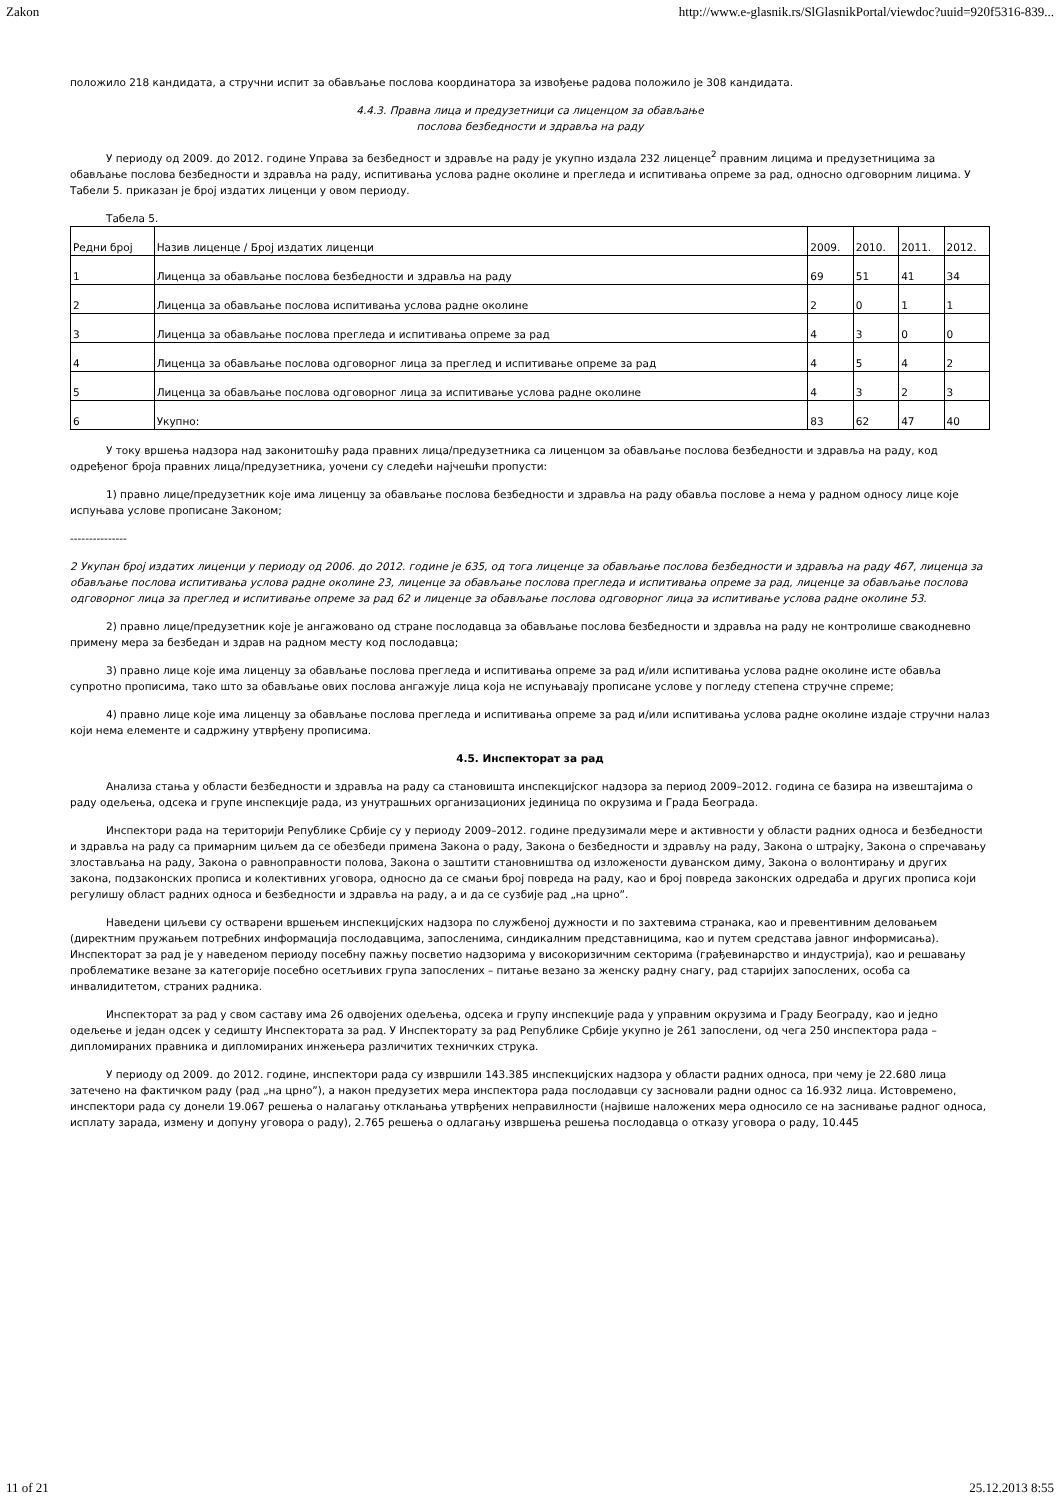Zakon http://www.e-glasnik.rs/SlGlasnikPortal/viewdoc?uuid=920f5316-839...
положило 218 кандидата, а стручни испит за обављање послова координатора за извођење радова положило је 308 кандидата.
4.4.3. Правна лица и предузетници са лиценцом за обављање
послова безбедности и здравља на раду
У периоду од 2009. до 2012. године Управа за безбедност и здравље на раду је укупно издала 232 лиценце<sup>2</sup> правним лицима и предузетницима за обављање послова безбедности и здравља на раду, испитивања услова радне околине и прегледа и испитивања опреме за рад, односно одговорним лицима. У Табели 5. приказан је број издатих лиценци у овом периоду.
Табела 5.
| Редни број | Назив лиценце / Број издатих лиценци | 2009. | 2010. | 2011. | 2012. |
| 1 | Лиценца за обављање послова безбедности и здравља на раду | 69 | 51 | 41 | 34 |
| 2 | Лиценца за обављање послова испитивања услова радне околине | 2 | 0 | 1 | 1 |
| 3 | Лиценца за обављање послова прегледа и испитивања опреме за рад | 4 | 3 | 0 | 0 |
| 4 | Лиценца за обављање послова одговорног лица за преглед и испитивање опреме за рад | 4 | 5 | 4 | 2 |
| 5 | Лиценца за обављање послова одговорног лица за испитивање услова радне околине | 4 | 3 | 2 | 3 |
| 6 | Укупно: | 83 | 62 | 47 | 40 |
У току вршења надзора над законитошћу рада правних лица/предузетника са лиценцом за обављање послова безбедности и здравља на раду, код одређеног броја правних лица/предузетника, уочени су следећи најчешћи пропусти:
1) правно лице/предузетник које има лиценцу за обављање послова безбедности и здравља на раду обавља послове а нема у радном односу лице које испуњава услове прописане Законом;
---------------
2 Укупан број издатих лиценци у периоду од 2006. до 2012. године је 635, од тога лиценце за обављање послова безбедности и здравља на раду 467, лиценца за обављање послова испитивања услова радне околине 23, лиценце за обављање послова прегледа и испитивања опреме за рад, лиценце за обављање послова одговорног лица за преглед и испитивање опреме за рад 62 и лиценце за обављање послова одговорног лица за испитивање услова радне околине 53.
2) правно лице/предузетник које је ангажовано од стране послодавца за обављање послова безбедности и здравља на раду не контролише свакодневно примену мера за безбедан и здрав на радном месту код послодавца;
3) правно лице које има лиценцу за обављање послова прегледа и испитивања опреме за рад и/или испитивања услова радне околине исте обавља супротно прописима, тако што за обављање ових послова ангажује лица која не испуњавају прописане услове у погледу степена стручне спреме;
4) правно лице које има лиценцу за обављање послова прегледа и испитивања опреме за рад и/или испитивања услова радне околине издаје стручни налаз који нема елементе и садржину утврђену прописима.
4.5. Инспекторат за рад
Анализа стања у области безбедности и здравља на раду са становишта инспекцијског надзора за период 2009–2012. година се базира на извештајима о раду одељења, одсека и групе инспекције рада, из унутрашњих организационих јединица по окрузима и Града Београда.
Инспектори рада на територији Републике Србије су у периоду 2009–2012. године предузимали мере и активности у области радних односа и безбедности и здравља на раду са примарним циљем да се обезбеди примена Закона о раду, Закона о безбедности и здрављу на раду, Закона о штрајку, Закона о спречавању злостављања на раду, Закона о равноправности полова, Закона о заштити становништва од изложености дуванском диму, Закона о волонтирању и других закона, подзаконских прописа и колективних уговора, односно да се смањи број повреда на раду, као и број повреда законских одредаба и других прописа који регулишу област радних односа и безбедности и здравља на раду, а и да се сузбије рад „на црно”.
Наведени циљеви су остварени вршењем инспекцијских надзора по службеној дужности и по захтевима странака, као и превентивним деловањем (директним пружањем потребних информација послодавцима, запосленима, синдикалним представницима, као и путем средстава јавног информисања). Инспекторат за рад је у наведеном периоду посебну пажњу посветио надзорима у високоризичним секторима (грађевинарство и индустрија), као и решавању проблематике везане за категорије посебно осетљивих група запослених – питање везано за женску радну снагу, рад старијих запослених, особа са инвалидитетом, страних радника.
Инспекторат за рад у свом саставу има 26 одвојених одељења, одсека и групу инспекције рада у управним окрузима и Граду Београду, као и једно одељење и један одсек у седишту Инспектората за рад. У Инспекторату за рад Републике Србије укупно је 261 запослени, од чега 250 инспектора рада – дипломираних правника и дипломираних инжењера различитих техничких струка.
У периоду од 2009. до 2012. године, инспектори рада су извршили 143.385 инспекцијских надзора у области радних односа, при чему је 22.680 лица затечено на фактичком раду (рад „на црно”), а након предузетих мера инспектора рада послодавци су засновали радни однос са 16.932 лица. Истовремено, инспектори рада су донели 19.067 решења о налагању отклањања утврђених неправилности (највише наложених мера односило се на заснивање радног односа, исплату зарада, измену и допуну уговора о раду), 2.765 решења о одлагању извршења решења послодавца о отказу уговора о раду, 10.445
11 of 21 25.12.2013 8:55